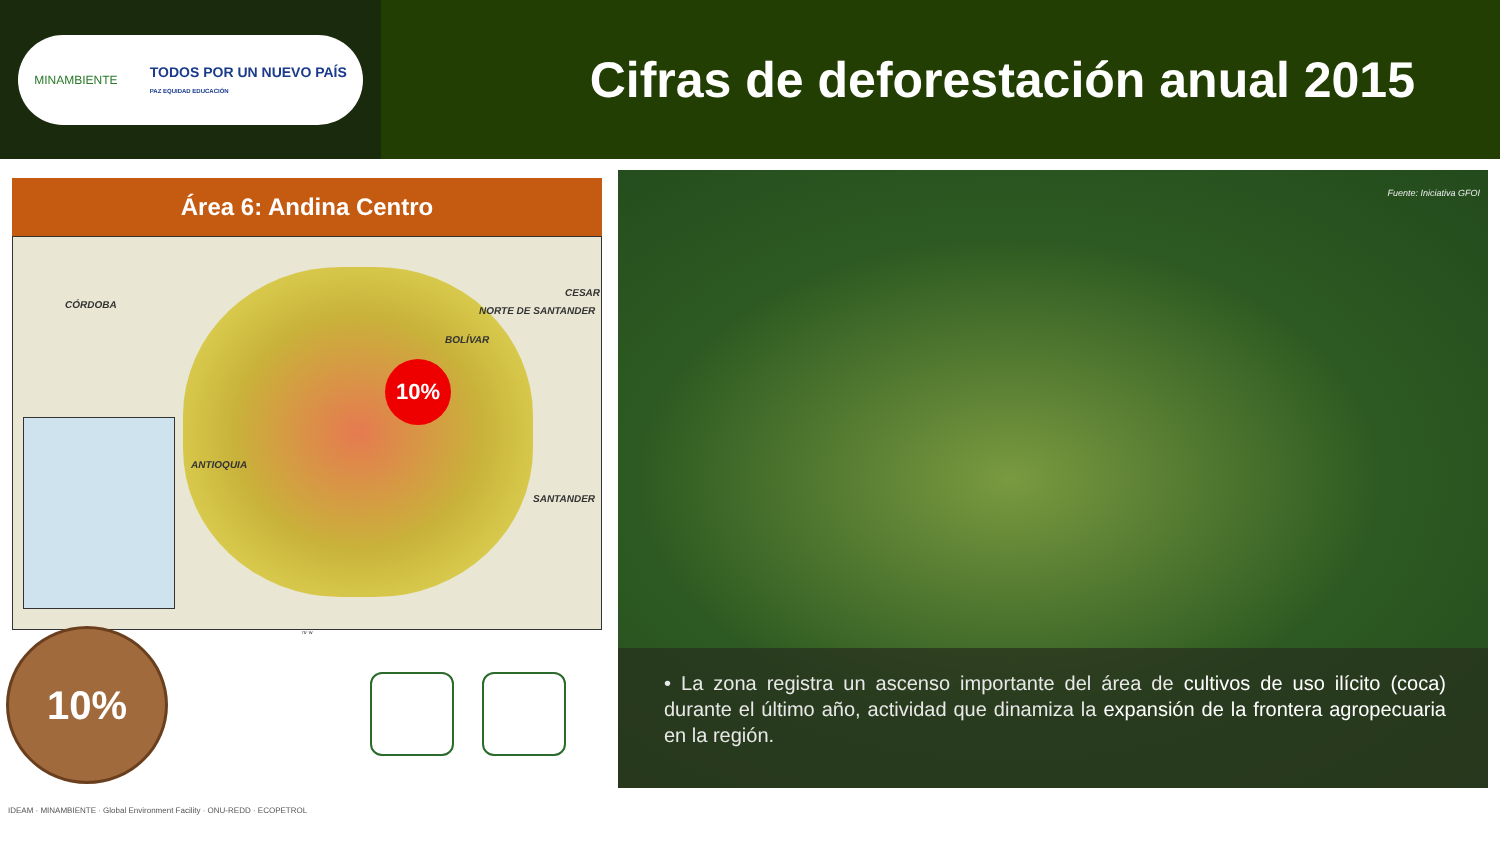MINAMBIENTE TODOS POR UN NUEVO PAÍS
PAZ EQUIDAD EDUCACIÓN
Cifras de deforestación anual 2015
Área 6: Andina Centro
CÓRDOBA
CESAR
NORTE DE SANTANDER
BOLÍVAR
ANTIOQUIA
SANTANDER
10%
75° W
10%
Fuente: Iniciativa GFOI
• La zona registra un ascenso importante del área de cultivos de uso ilícito (coca) durante el último año, actividad que dinamiza la expansión de la frontera agropecuaria en la región.
IDEAM · MINAMBIENTE · Global Environment Facility · ONU-REDD · ECOPETROL